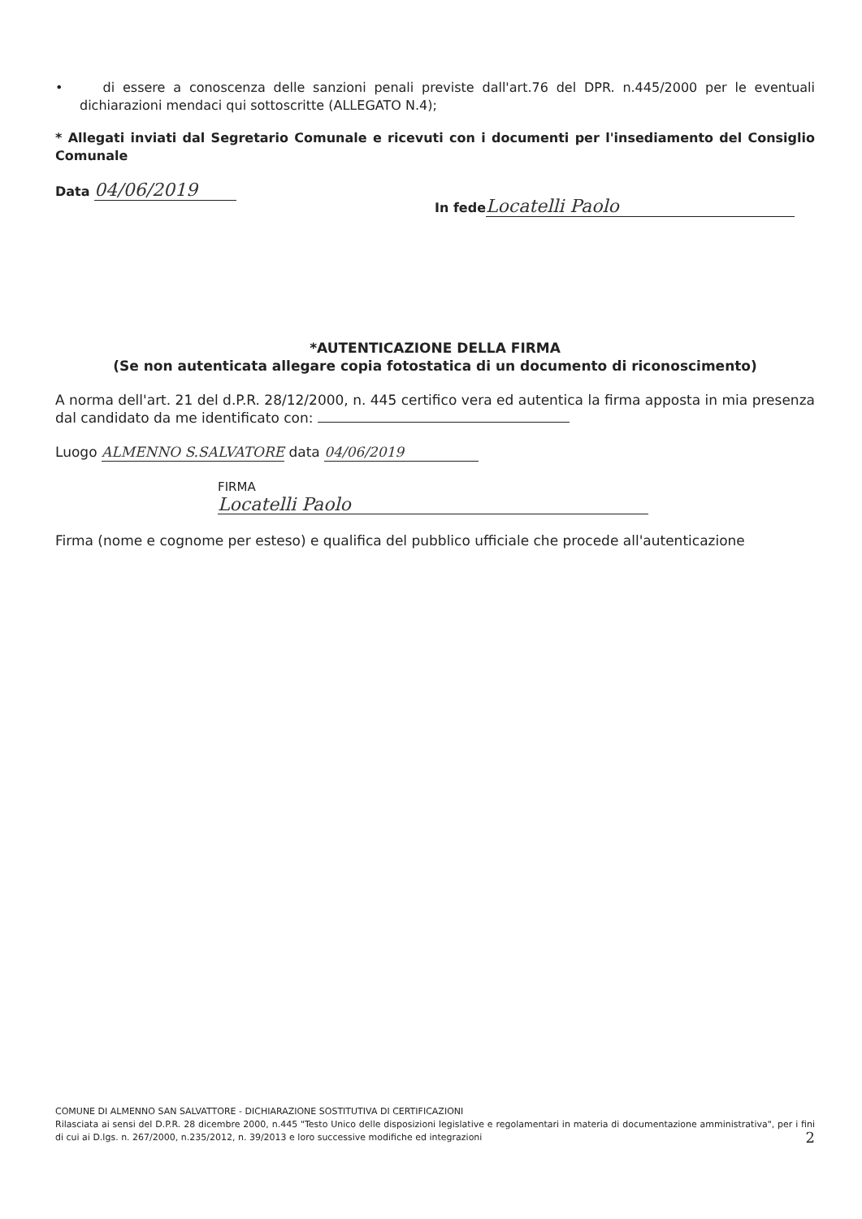• di essere a conoscenza delle sanzioni penali previste dall'art.76 del DPR. n.445/2000 per le eventuali dichiarazioni mendaci qui sottoscritte (ALLEGATO N.4);
* Allegati inviati dal Segretario Comunale e ricevuti con i documenti per l'insediamento del Consiglio Comunale
Data 04/06/2019
In fede Locatelli Paolo
*AUTENTICAZIONE DELLA FIRMA
(Se non autenticata allegare copia fotostatica di un documento di riconoscimento)
A norma dell'art. 21 del d.P.R. 28/12/2000, n. 445 certifico vera ed autentica la firma apposta in mia presenza dal candidato da me identificato con:
Luogo ALMENNO S.SALVATORE data 04/06/2019
FIRMA
Locatelli Paolo
Firma (nome e cognome per esteso) e qualifica del pubblico ufficiale che procede all'autenticazione
COMUNE DI ALMENNO SAN SALVATTORE - DICHIARAZIONE SOSTITUTIVA DI CERTIFICAZIONI
Rilasciata ai sensi del D.P.R. 28 dicembre 2000, n.445 "Testo Unico delle disposizioni legislative e regolamentari in materia di documentazione amministrativa", per i fini di cui ai D.lgs. n. 267/2000, n.235/2012, n. 39/2013 e loro successive modifiche ed integrazioni 2